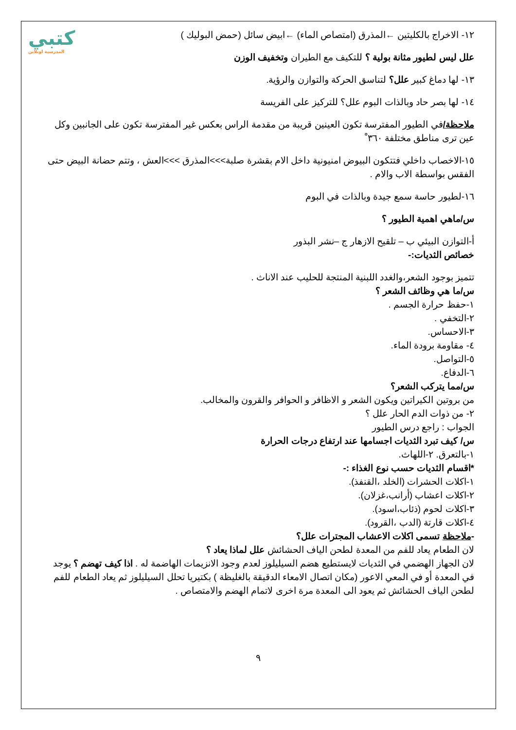كتبي
المدرسية اونلاين
١٢- الاخراج بالكليتين ←المذرق (امتصاص الماء) ←ابيض سائل (حمض البوليك )
علل ليس لطيور مثانة بولية ؟ للتكيف مع الطيران وتخفيف الوزن
١٣- لها دماغ كبير علل؟ لتناسق الحركة والتوازن والرؤية.
١٤- لها بصر حاد وبالذات البوم علل؟ للتركيز على الفريسة
ملاحظة/في الطيور المفترسة تكون العينين قريبة من مقدمة الراس بعكس غير المفترسة تكون على الجانبين وكل عين ترى مناطق مختلفة ٣٦٠ ْ
١٥-الاخصاب داخلي فتتكون البيوض امنيونية داخل الام بقشرة صلبة>>>المذرق >>>العش ، وتتم حضانة البيض حتى الفقس بواسطة الاب والام .
١٦-لطيور حاسة سمع جيدة وبالذات في البوم
س/ماهي اهمية الطيور ؟
أ-التوازن البيئي ب – تلقيح الازهار ج –نشر البذور
خصائص الثديات:-
تتميز بوجود الشعر،والغدد اللبنية المنتجة للحليب عند الاناث .
س/ما هي وظائف الشعر ؟
١-حفظ حرارة الجسم .
٢-التخفي .
٣-الاحساس.
٤- مقاومة برودة الماء.
٥-التواصل.
٦-الدفاع.
س/مما يتركب الشعر؟
من بروتين الكيراتين ويكون الشعر و الاظافر و الحوافر والقرون والمخالب.
٢- من ذوات الدم الحار علل ؟
الجواب : راجع درس الطيور
س/ كيف تبرد الثديات اجسامها عند ارتفاع درجات الحرارة
١-بالتعرق. ٢-اللهاث.
*اقسام الثديات حسب نوع الغذاء :-
١-اكلات الحشرات (الخلد ،القنفذ).
٢-اكلات اعشاب (أرانب،غزلان).
٣-اكلات لحوم (ذئاب،اسود).
٤-اكلات قارتة (الدب ،القرود).
-ملاحظة تسمى اكلات الاعشاب المجترات علل؟
لان الطعام يعاد للفم من المعدة لطحن الياف الحشائش علل لماذا يعاد ؟
لان الجهاز الهضمي في الثديات لايستطيع هضم السيليلوز لعدم وجود الانزيمات الهاضمة له . اذا كيف تهضم ؟ يوجد في المعدة أو في المعي الاعور (مكان اتصال الامعاء الدقيقة بالغليظة ) بكتيريا تحلل السيليلوز ثم يعاد الطعام للفم لطحن الياف الحشائش ثم يعود الى المعدة مرة اخرى لاتمام الهضم والامتصاص .
٩